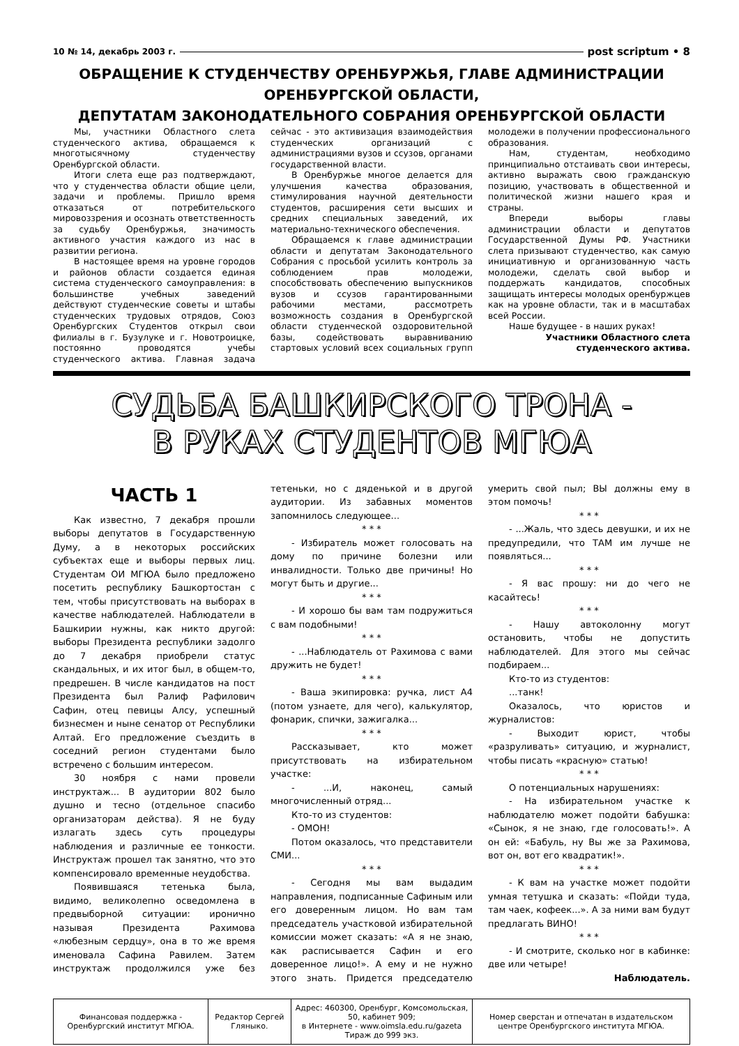10 № 14, декабрь 2003 г. post scriptum • 8
ОБРАЩЕНИЕ К СТУДЕНЧЕСТВУ ОРЕНБУРЖЬЯ, ГЛАВЕ АДМИНИСТРАЦИИ ОРЕНБУРГСКОЙ ОБЛАСТИ,
ДЕПУТАТАМ ЗАКОНОДАТЕЛЬНОГО СОБРАНИЯ ОРЕНБУРГСКОЙ ОБЛАСТИ
Мы, участники Областного слета студенческого актива, обращаемся к многотысячному студенчеству Оренбургской области.
Итоги слета еще раз подтверждают, что у студенчества области общие цели, задачи и проблемы. Пришло время отказаться от потребительского мировоззрения и осознать ответственность за судьбу Оренбуржья, значимость активного участия каждого из нас в развитии региона.
В настоящее время на уровне городов и районов области создается единая система студенческого самоуправления: в большинстве учебных заведений действуют студенческие советы и штабы студенческих трудовых отрядов, Союз Оренбургских Студентов открыл свои филиалы в г. Бузулуке и г. Новотроицке, постоянно проводятся учебы студенческого актива. Главная задача сейчас - это активизация взаимодействия студенческих организаций с администрациями вузов и ссузов, органами государственной власти.
В Оренбуржье многое делается для улучшения качества образования, стимулирования научной деятельности студентов, расширения сети высших и средних специальных заведений, их материально-технического обеспечения.
Обращаемся к главе администрации области и депутатам Законодательного Собрания с просьбой усилить контроль за соблюдением прав молодежи, способствовать обеспечению выпускников вузов и ссузов гарантированными рабочими местами, рассмотреть возможность создания в Оренбургской области студенческой оздоровительной базы, содействовать выравниванию стартовых условий всех социальных групп молодежи в получении профессионального образования.
Нам, студентам, необходимо принципиально отстаивать свои интересы, активно выражать свою гражданскую позицию, участвовать в общественной и политической жизни нашего края и страны.
Впереди выборы главы администрации области и депутатов Государственной Думы РФ. Участники слета призывают студенчество, как самую инициативную и организованную часть молодежи, сделать свой выбор и поддержать кандидатов, способных защищать интересы молодых оренбуржцев как на уровне области, так и в масштабах всей России.
Наше будущее - в наших руках!
Участники Областного слета
студенческого актива.
СУДЬБА БАШКИРСКОГО ТРОНА -
В РУКАХ СТУДЕНТОВ МГЮА
ЧАСТЬ 1
Как известно, 7 декабря прошли выборы депутатов в Государственную Думу, а в некоторых российских субъектах еще и выборы первых лиц. Студентам ОИ МГЮА было предложено посетить республику Башкортостан с тем, чтобы присутствовать на выборах в качестве наблюдателей. Наблюдатели в Башкирии нужны, как никто другой: выборы Президента республики задолго до 7 декабря приобрели статус скандальных, и их итог был, в общем-то, предрешен. В числе кандидатов на пост Президента был Ралиф Рафилович Сафин, отец певицы Алсу, успешный бизнесмен и ныне сенатор от Республики Алтай. Его предложение съездить в соседний регион студентами было встречено с большим интересом.
30 ноября с нами провели инструктаж... В аудитории 802 было душно и тесно (отдельное спасибо организаторам действа). Я не буду излагать здесь суть процедуры наблюдения и различные ее тонкости. Инструктаж прошел так занятно, что это компенсировало временные неудобства.
Появившаяся тетенька была, видимо, великолепно осведомлена в предвыборной ситуации: иронично называя Президента Рахимова «любезным сердцу», она в то же время именовала Сафина Равилем. Затем инструктаж продолжился уже без тетеньки, но с дяденькой и в другой аудитории. Из забавных моментов запомнилось следующее...
* * *
- Избиратель может голосовать на дому по причине болезни или инвалидности. Только две причины! Но могут быть и другие...
* * *
- И хорошо бы вам там подружиться с вам подобными!
* * *
- ...Наблюдатель от Рахимова с вами дружить не будет!
* * *
- Ваша экипировка: ручка, лист А4 (потом узнаете, для чего), калькулятор, фонарик, спички, зажигалка...
* * *
Рассказывает, кто может присутствовать на избирательном участке:
- ...И, наконец, самый многочисленный отряд...
Кто-то из студентов:
- ОМОН!
Потом оказалось, что представители СМИ...
* * *
- Сегодня мы вам выдадим направления, подписанные Сафиным или его доверенным лицом. Но вам там председатель участковой избирательной комиссии может сказать: «А я не знаю, как расписывается Сафин и его доверенное лицо!». А ему и не нужно этого знать. Придется председателю умерить свой пыл; ВЫ должны ему в этом помочь!
* * *
- ...Жаль, что здесь девушки, и их не предупредили, что ТАМ им лучше не появляться...
* * *
- Я вас прошу: ни до чего не касайтесь!
* * *
- Нашу автоколонну могут остановить, чтобы не допустить наблюдателей. Для этого мы сейчас подбираем...
Кто-то из студентов:
...танк!
Оказалось, что юристов и журналистов:
- Выходит юрист, чтобы «разруливать» ситуацию, и журналист, чтобы писать «красную» статью!
* * *
О потенциальных нарушениях:
- На избирательном участке к наблюдателю может подойти бабушка: «Сынок, я не знаю, где голосовать!». А он ей: «Бабуль, ну Вы же за Рахимова, вот он, вот его квадратик!».
* * *
- К вам на участке может подойти умная тетушка и сказать: «Пойди туда, там чаек, кофеек...». А за ними вам будут предлагать ВИНО!
* * *
- И смотрите, сколько ног в кабинке: две или четыре!
Наблюдатель.
| Финансовая поддержка - Оренбургский институт МГЮА. | Редактор Сергей Гляныко. | Адрес: 460300, Оренбург, Комсомольская, 50, кабинет 909; в Интернете - www.oimsla.edu.ru/gazeta Тираж до 999 экз. | Номер сверстан и отпечатан в издательском центре Оренбургского института МГЮА. |